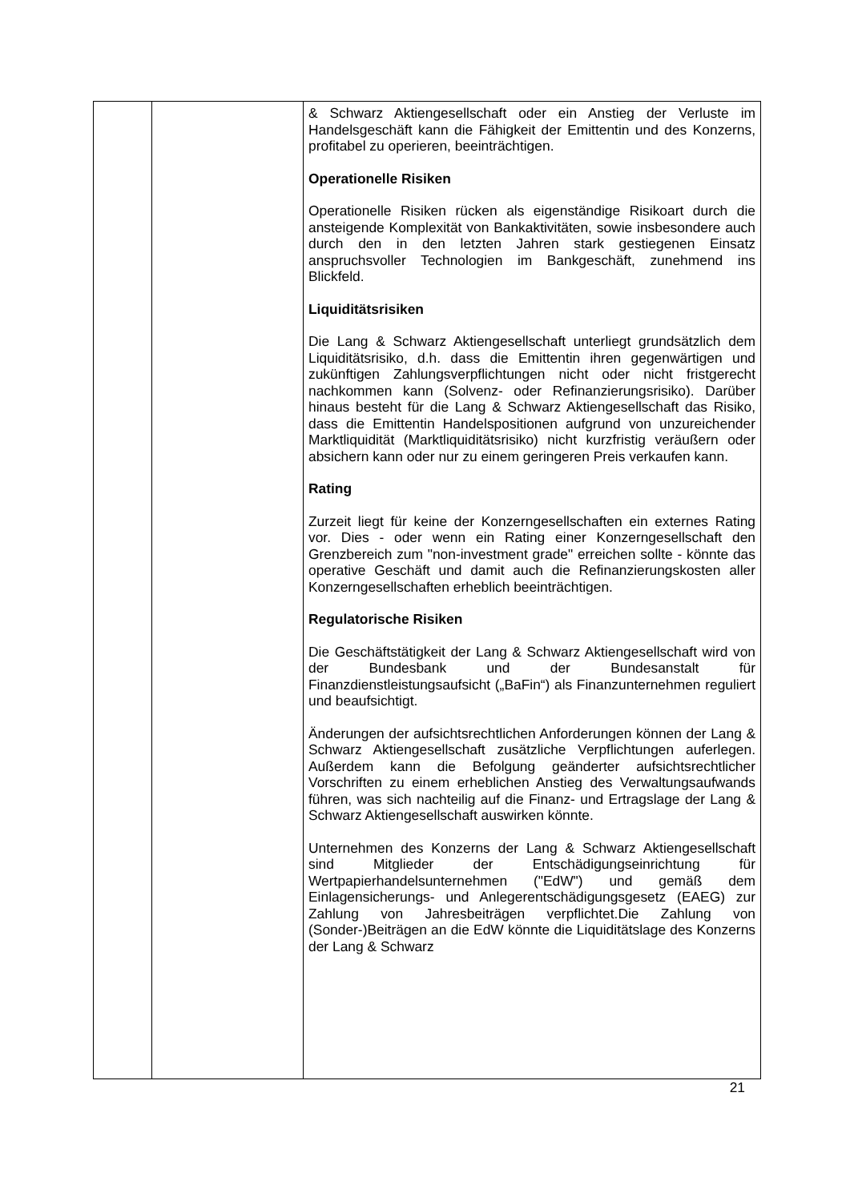| | | & Schwarz Aktiengesellschaft oder ein Anstieg der Verluste im Handelsgeschäft kann die Fähigkeit der Emittentin und des Konzerns, profitabel zu operieren, beeinträchtigen. Operationelle Risiken Operationelle Risiken rücken als eigenständige Risikoart durch die ansteigende Komplexität von Bankaktivitäten, sowie insbesondere auch durch den in den letzten Jahren stark gestiegenen Einsatz anspruchsvoller Technologien im Bankgeschäft, zunehmend ins Blickfeld. Liquiditätsrisiken Die Lang & Schwarz Aktiengesellschaft unterliegt grundsätzlich dem Liquiditätsrisiko, d.h. dass die Emittentin ihren gegenwärtigen und zukünftigen Zahlungsverpflichtungen nicht oder nicht fristgerecht nachkommen kann (Solvenz- oder Refinanzierungsrisiko). Darüber hinaus besteht für die Lang & Schwarz Aktiengesellschaft das Risiko, dass die Emittentin Handelspositionen aufgrund von unzureichender Marktliquidität (Marktliquiditätsrisiko) nicht kurzfristig veräußern oder absichern kann oder nur zu einem geringeren Preis verkaufen kann. Rating Zurzeit liegt für keine der Konzerngesellschaften ein externes Rating vor. Dies - oder wenn ein Rating einer Konzerngesellschaft den Grenzbereich zum "non-investment grade" erreichen sollte - könnte das operative Geschäft und damit auch die Refinanzierungskosten aller Konzerngesellschaften erheblich beeinträchtigen. Regulatorische Risiken Die Geschäftstätigkeit der Lang & Schwarz Aktiengesellschaft wird von der Bundesbank und der Bundesanstalt für Finanzdienstleistungsaufsicht („BaFin“) als Finanzunternehmen reguliert und beaufsichtigt. Änderungen der aufsichtsrechtlichen Anforderungen können der Lang & Schwarz Aktiengesellschaft zusätzliche Verpflichtungen auferlegen. Außerdem kann die Befolgung geänderter aufsichtsrechtlicher Vorschriften zu einem erheblichen Anstieg des Verwaltungsaufwands führen, was sich nachteilig auf die Finanz- und Ertragslage der Lang & Schwarz Aktiengesellschaft auswirken könnte. Unternehmen des Konzerns der Lang & Schwarz Aktiengesellschaft sind Mitglieder der Entschädigungseinrichtung für Wertpapierhandelsunternehmen ("EdW") und gemäß dem Einlagensicherungs- und Anlegerentschädigungsgesetz (EAEG) zur Zahlung von Jahresbeiträgen verpflichtet.Die Zahlung von (Sonder-)Beiträgen an die EdW könnte die Liquiditätslage des Konzerns der Lang & Schwarz |
21